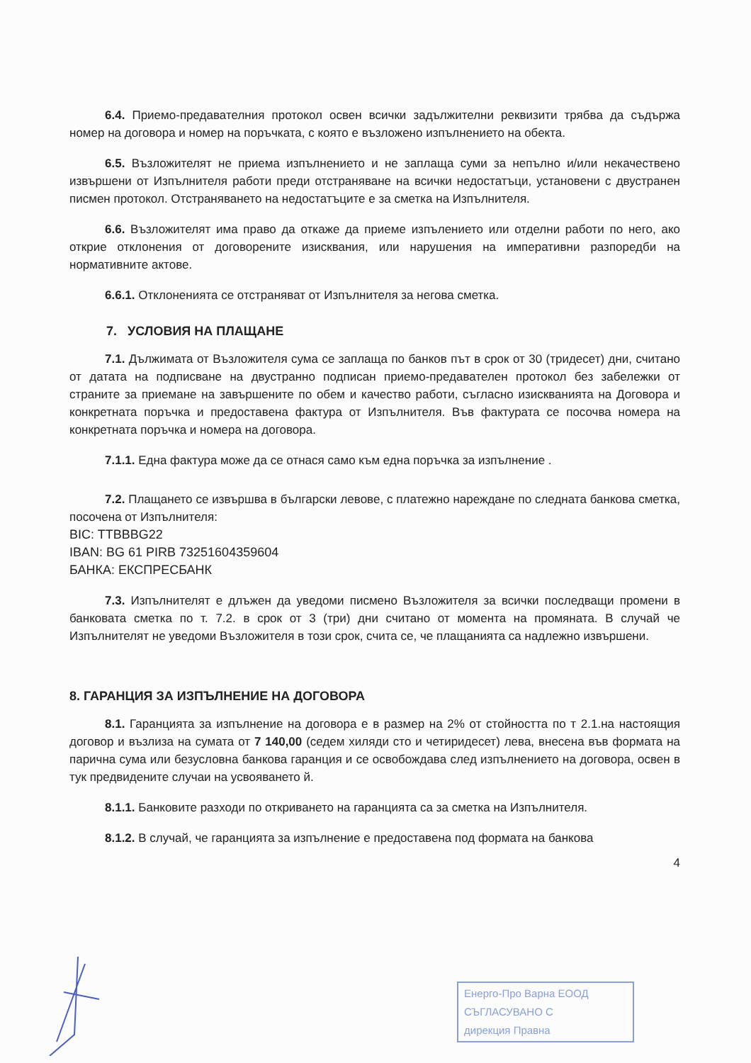6.4. Приемо-предавателния протокол освен всички задължителни реквизити трябва да съдържа номер на договора и номер на поръчката, с която е възложено изпълнението на обекта.
6.5. Възложителят не приема изпълнението и не заплаща суми за непълно и/или некачествено извършени от Изпълнителя работи преди отстраняване на всички недостатъци, установени с двустранен писмен протокол. Отстраняването на недостатъците е за сметка на Изпълнителя.
6.6. Възложителят има право да откаже да приеме изпълението или отделни работи по него, ако открие отклонения от договорените изисквания, или нарушения на императивни разпоредби на нормативните актове.
6.6.1. Отклоненията се отстраняват от Изпълнителя за негова сметка.
7. УСЛОВИЯ НА ПЛАЩАНЕ
7.1. Дължимата от Възложителя сума се заплаща по банков път в срок от 30 (тридесет) дни, считано от датата на подписване на двустранно подписан приемо-предавателен протокол без забележки от страните за приемане на завършените по обем и качество работи, съгласно изискванията на Договора и конкретната поръчка и предоставена фактура от Изпълнителя. Във фактурата се посочва номера на конкретната поръчка и номера на договора.
7.1.1. Една фактура може да се отнася само към една поръчка за изпълнение .
7.2. Плащането се извършва в български левове, с платежно нареждане по следната банкова сметка, посочена от Изпълнителя:
BIC: TTBBBG22
IBAN: BG 61 PIRB 73251604359604
БАНКА: ЕКСПРЕСБАНК
7.3. Изпълнителят е длъжен да уведоми писмено Възложителя за всички последващи промени в банковата сметка по т. 7.2. в срок от 3 (три) дни считано от момента на промяната. В случай че Изпълнителят не уведоми Възложителя в този срок, счита се, че плащанията са надлежно извършени.
8. ГАРАНЦИЯ ЗА ИЗПЪЛНЕНИЕ НА ДОГОВОРА
8.1. Гаранцията за изпълнение на договора е в размер на 2% от стойността по т 2.1.на настоящия договор и възлиза на сумата от 7 140,00 (седем хиляди сто и четиридесет) лева, внесена във формата на парична сума или безусловна банкова гаранция и се освобождава след изпълнението на договора, освен в тук предвидените случаи на усвояването й.
8.1.1. Банковите разходи по откриването на гаранцията са за сметка на Изпълнителя.
8.1.2. В случай, че гаранцията за изпълнение е предоставена под формата на банкова
4
Енерго-Про Варна ЕООД
СЪГЛАСУВАНО С
дирекция Правна